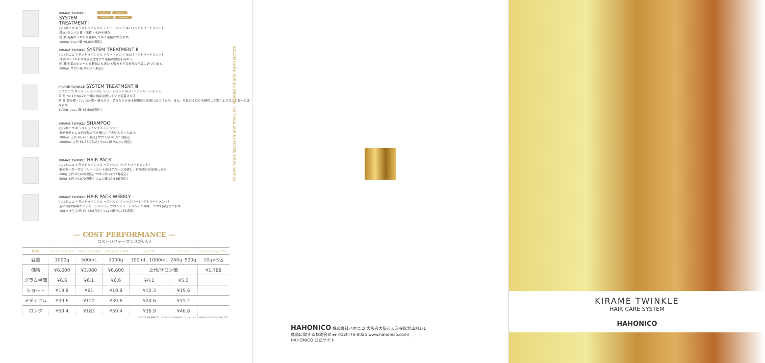トステア Ceracute
MIRUSTYLE NanoRepair
KIRAME TWINKLE SYSTEM TREATMENT Ⅰ
□ハホニコ キラメトゥインクル トリートメント No1 [ヘアトリートメント]
目 的:タンパク質・脂質・水分を補う。
効 果:毛髪のうねりを緩和して輝く毛髪に導きます。
1000g サロン価 ¥6,600[税込]
KIRAME TWINKLE SYSTEM TREATMENT Ⅱ
□ハホニコ キラメトゥインクル トリートメント No2 [ヘアトリートメント]
目 的:No.1をより内部浸透させて毛髪の強度を高める。
効 果:毛髪のダメージを軽減させ潤いと弾力を与え自然な毛髪に近づけます。
500mL サロン価 ¥3,080[税込]
KIRAME TWINKLE SYSTEM TREATMENT Ⅲ
□ハホニコ キラメトゥインクル トリートメント No3 [ヘアトリートメント]
目 的:No.1とNo.2と一緒に融合浸透していき定着させる
効 果:厚み感・ハリコシ感・滑らかさ・柔らかさのある健康的な毛髪に近づけます。また、毛髪のうねりを緩和して驚くようなツヤ髪へと導きます。
1000g サロン価 ¥6,600[税込]
KIRAME TWINKLE SHAMPOO
□ハホニコ キラメトゥインクル シャンプー
モチモチとした泡が髪の毛を優しく包み込んでくれます。
300mL 上代 ¥2,420[税込] サロン価 ¥1,573[税込]
1000mL 上代 ¥6,380[税込] サロン価 ¥4,147[税込]
KIRAME TWINKLE HAIR PACK
□ハホニコ キラメトゥインクル ヘアパック [ヘアトリートメント]
髪の毛一本一本にトリートメント成分が均一に浸透し、有効成分が定着します。
240g 上代 ¥2,420[税込] サロン価 ¥1,573[税込]
500g 上代 ¥4,070[税込] サロン価 ¥2,646[税込]
KIRAME TWINKLE HAIR PACK WEEKLY
□ハホニコ キラメトゥインクル ヘアパック ウィークリー [ヘアトリートメント]
週に1度の集中ケアトリートメント。サロントリートメントの効果、ツヤを持続させます。
10g × 5包 上代 ¥2,750[税込] サロン価 ¥1,788[税込]
― COST PERFORMANCE ―
コストパフォーマンスがいい!
| 商品名 | トリートメント No1 | トリートメント No2 | トリートメント No3 | シャンプー | | ヘアパック | | ヘアパック ウィークリー |
| --- | --- | --- | --- | --- | --- | --- | --- | --- |
| 容量 | 1000g | 500mL | 1000g | 300mL | 1000mL | 240g | 500g | 10g×5包 |
| 価格 | ¥6,600 | ¥3,080 | ¥6,600 | 上代/サロン価 | | | | ¥1,788 |
| グラム単価 | ¥6.6 | ¥6.1 | ¥6.6 | ¥4.1 | | ¥5.2 | | |
| ショート | ¥19.8 | ¥61 | ¥19.8 | ¥12.3 | | ¥15.6 | | |
| ミディアム | ¥39.6 | ¥122 | ¥39.6 | ¥24.6 | | ¥31.2 | | |
| ロング | ¥59.4 | ¥183 | ¥59.4 | ¥36.9 | | ¥46.8 | | |
※ すべて税込価格です。 ※ シャンプー1000mL、トリートメント500gサイズのコスト(税込)です。
SALON CARE SERIES KIRAME TWINKLE SERIES HOME CARE SERIES
HAHONICO 株式会社ハホニコ 大阪府大阪市天王寺区北山町1-1
商品に関するお問合せ ▸▸ 0120-76-8025 www.hahonico.com/
HAHONICO 公式サイト
KIRAME TWINKLE
HAIR CARE SYSTEM
HAHONICO